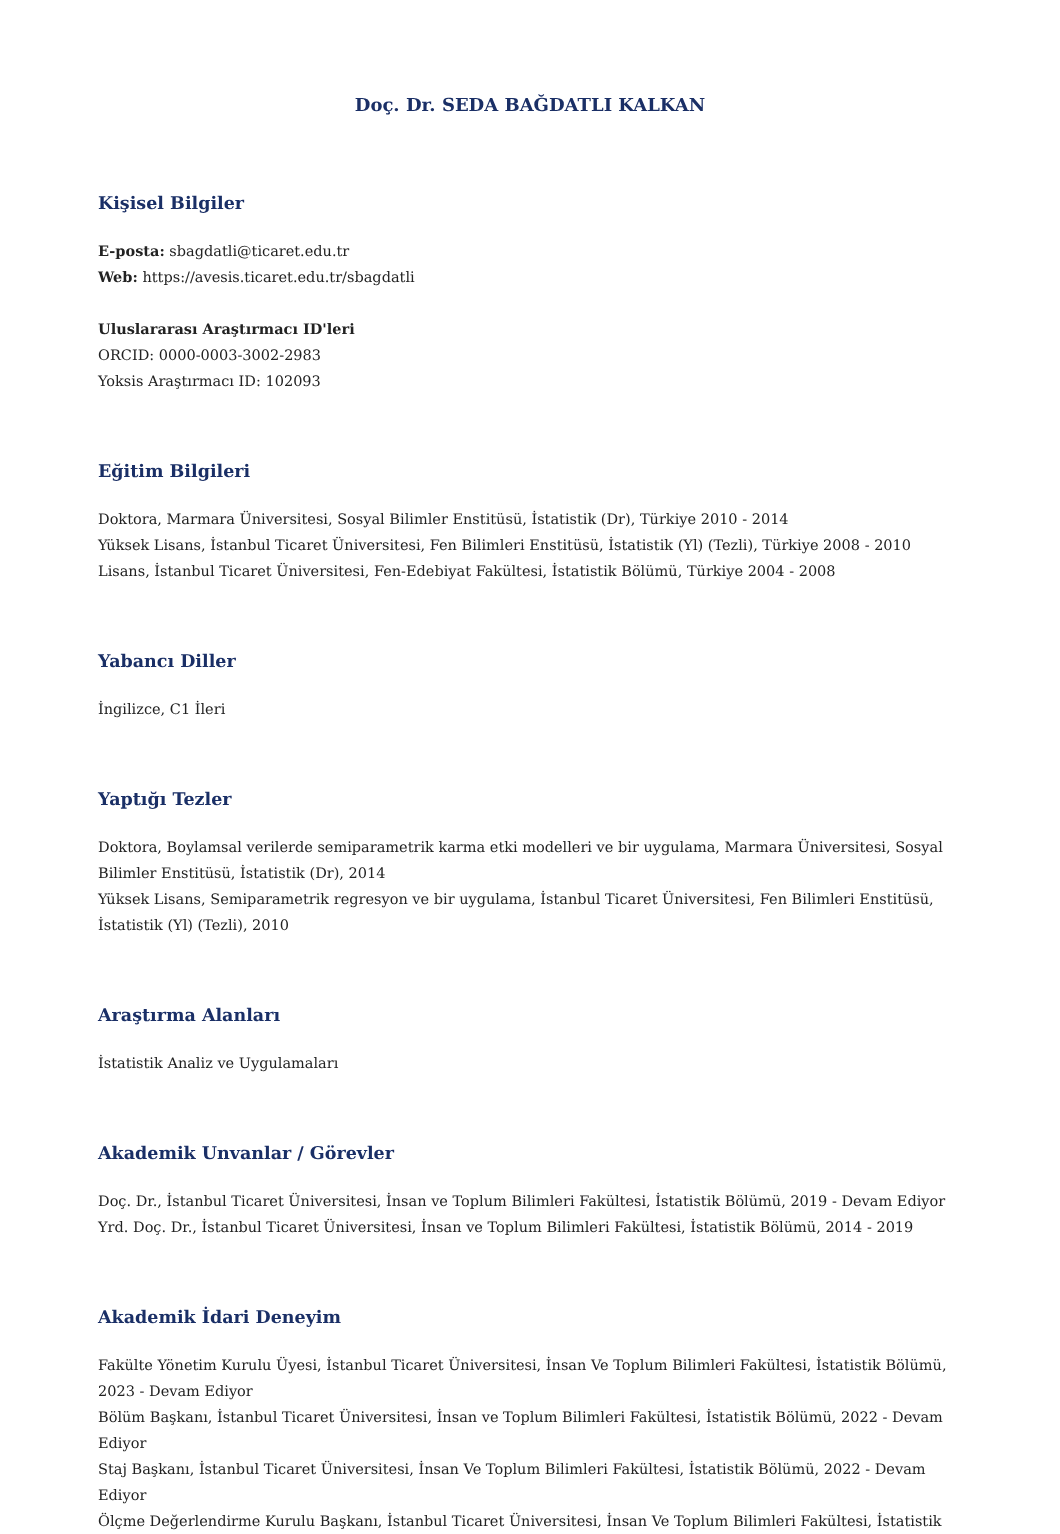Doç. Dr. SEDA BAĞDATLI KALKAN
Kişisel Bilgiler
E-posta: sbagdatli@ticaret.edu.tr
Web: https://avesis.ticaret.edu.tr/sbagdatli
Uluslararası Araştırmacı ID'leri
ORCID: 0000-0003-3002-2983
Yoksis Araştırmacı ID: 102093
Eğitim Bilgileri
Doktora, Marmara Üniversitesi, Sosyal Bilimler Enstitüsü, İstatistik (Dr), Türkiye 2010 - 2014
Yüksek Lisans, İstanbul Ticaret Üniversitesi, Fen Bilimleri Enstitüsü, İstatistik (Yl) (Tezli), Türkiye 2008 - 2010
Lisans, İstanbul Ticaret Üniversitesi, Fen-Edebiyat Fakültesi, İstatistik Bölümü, Türkiye 2004 - 2008
Yabancı Diller
İngilizce, C1 İleri
Yaptığı Tezler
Doktora, Boylamsal verilerde semiparametrik karma etki modelleri ve bir uygulama, Marmara Üniversitesi, Sosyal Bilimler Enstitüsü, İstatistik (Dr), 2014
Yüksek Lisans, Semiparametrik regresyon ve bir uygulama, İstanbul Ticaret Üniversitesi, Fen Bilimleri Enstitüsü, İstatistik (Yl) (Tezli), 2010
Araştırma Alanları
İstatistik Analiz ve Uygulamaları
Akademik Unvanlar / Görevler
Doç. Dr., İstanbul Ticaret Üniversitesi, İnsan ve Toplum Bilimleri Fakültesi, İstatistik Bölümü, 2019 - Devam Ediyor
Yrd. Doç. Dr., İstanbul Ticaret Üniversitesi, İnsan ve Toplum Bilimleri Fakültesi, İstatistik Bölümü, 2014 - 2019
Akademik İdari Deneyim
Fakülte Yönetim Kurulu Üyesi, İstanbul Ticaret Üniversitesi, İnsan Ve Toplum Bilimleri Fakültesi, İstatistik Bölümü, 2023 - Devam Ediyor
Bölüm Başkanı, İstanbul Ticaret Üniversitesi, İnsan ve Toplum Bilimleri Fakültesi, İstatistik Bölümü, 2022 - Devam Ediyor
Staj Başkanı, İstanbul Ticaret Üniversitesi, İnsan Ve Toplum Bilimleri Fakültesi, İstatistik Bölümü, 2022 - Devam Ediyor
Ölçme Değerlendirme Kurulu Başkanı, İstanbul Ticaret Üniversitesi, İnsan Ve Toplum Bilimleri Fakültesi, İstatistik